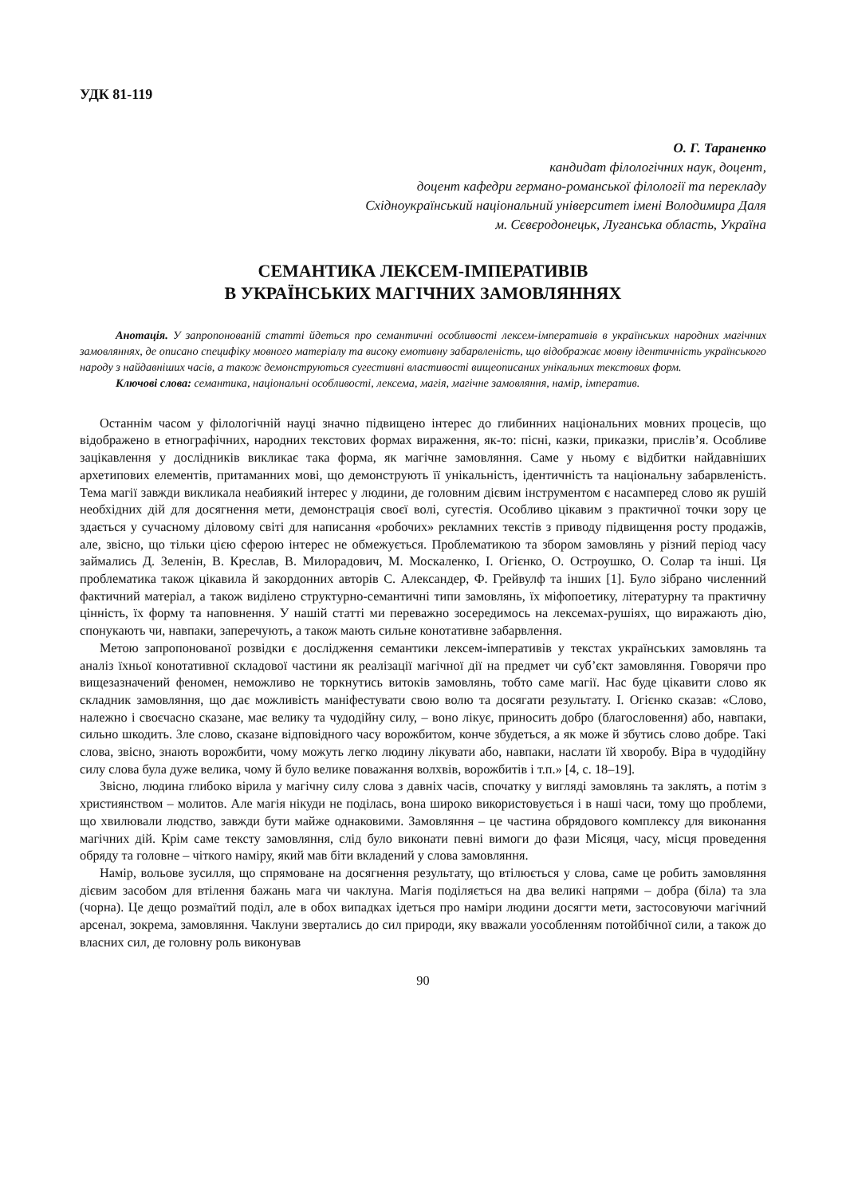УДК 81-119
О. Г. Тараненко
кандидат філологічних наук, доцент,
доцент кафедри германо-романської філології та перекладу
Східноукраїнський національний університет імені Володимира Даля
м. Сєвєродонецьк, Луганська область, Україна
СЕМАНТИКА ЛЕКСЕМ-ІМПЕРАТИВІВ
В УКРАЇНСЬКИХ МАГІЧНИХ ЗАМОВЛЯННЯХ
Анотація. У запропонованій статті йдеться про семантичні особливості лексем-імперативів в українських народних магічних замовляннях, де описано специфіку мовного матеріалу та високу емотивну забарвленість, що відображає мовну ідентичність українського народу з найдавніших часів, а також демонструються сугестивні властивості вищеописаних унікальних текстових форм.
Ключові слова: семантика, національні особливості, лексема, магія, магічне замовляння, намір, імператив.
Останнім часом у філологічній науці значно підвищено інтерес до глибинних національних мовних процесів, що відображено в етнографічних, народних текстових формах вираження, як-то: пісні, казки, приказки, прислів’я. Особливе зацікавлення у дослідників викликає така форма, як магічне замовляння. Саме у ньому є відбитки найдавніших архетипових елементів, притаманних мові, що демонструють її унікальність, ідентичність та національну забарвленість. Тема магії завжди викликала неабиякий інтерес у людини, де головним дієвим інструментом є насамперед слово як рушій необхідних дій для досягнення мети, демонстрація своєї волі, сугестія. Особливо цікавим з практичної точки зору це здається у сучасному діловому світі для написання «робочих» рекламних текстів з приводу підвищення росту продажів, але, звісно, що тільки цією сферою інтерес не обмежується. Проблематикою та збором замовлянь у різний період часу займались Д. Зеленін, В. Креслав, В. Милорадович, М. Москаленко, І. Огієнко, О. Остроушко, О. Солар та інші. Ця проблематика також цікавила й закордонних авторів С. Александер, Ф. Грейвулф та інших [1]. Було зібрано численний фактичний матеріал, а також виділено структурно-семантичні типи замовлянь, їх міфопоетику, літературну та практичну цінність, їх форму та наповнення. У нашій статті ми переважно зосередимось на лексемах-рушіях, що виражають дію, спонукають чи, навпаки, заперечують, а також мають сильне конотативне забарвлення.
Метою запропонованої розвідки є дослідження семантики лексем-імперативів у текстах українських замовлянь та аналіз їхньої конотативної складової частини як реалізації магічної дії на предмет чи суб’єкт замовляння. Говорячи про вищезазначений феномен, неможливо не торкнутись витоків замовлянь, тобто саме магії. Нас буде цікавити слово як складник замовляння, що дає можливість маніфестувати свою волю та досягати результату. І. Огієнко сказав: «Слово, належно і своєчасно сказане, має велику та чудодійну силу, – воно лікує, приносить добро (благословення) або, навпаки, сильно шкодить. Зле слово, сказане відповідного часу ворожбитом, конче збудеться, а як може й збутись слово добре. Такі слова, звісно, знають ворожбити, чому можуть легко людину лікувати або, навпаки, наслати їй хворобу. Віра в чудодійну силу слова була дуже велика, чому й було велике поважання волхвів, ворожбитів і т.п.» [4, с. 18–19].
Звісно, людина глибоко вірила у магічну силу слова з давніх часів, спочатку у вигляді замовлянь та заклять, а потім з християнством – молитов. Але магія нікуди не поділась, вона широко використовується і в наші часи, тому що проблеми, що хвилювали людство, завжди бути майже однаковими. Замовляння – це частина обрядового комплексу для виконання магічних дій. Крім саме тексту замовляння, слід було виконати певні вимоги до фази Місяця, часу, місця проведення обряду та головне – чіткого наміру, який мав біти вкладений у слова замовляння.
Намір, вольове зусилля, що спрямоване на досягнення результату, що втілюється у слова, саме це робить замовляння дієвим засобом для втілення бажань мага чи чаклуна. Магія поділяється на два великі напрями – добра (біла) та зла (чорна). Це дещо розмаїтий поділ, але в обох випадках ідеться про наміри людини досягти мети, застосовуючи магічний арсенал, зокрема, замовляння. Чаклуни звертались до сил природи, яку вважали уособленням потойбічної сили, а також до власних сил, де головну роль виконував
90